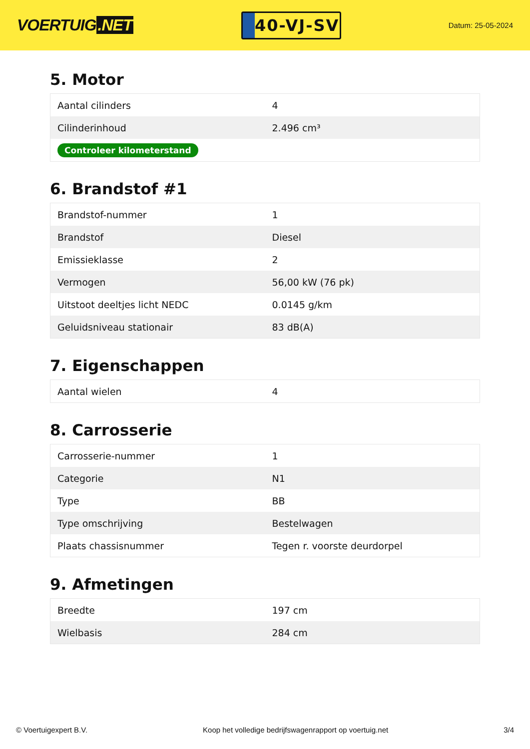VOERTUIG.NET
40-VJ-SV
Datum: 25-05-2024
5. Motor
| Aantal cilinders | 4 |
| Cilinderinhoud | 2.496 cm³ |
| Controleer kilometerstand | |
6. Brandstof #1
| Brandstof-nummer | 1 |
| Brandstof | Diesel |
| Emissieklasse | 2 |
| Vermogen | 56,00 kW (76 pk) |
| Uitstoot deeltjes licht NEDC | 0.0145 g/km |
| Geluidsniveau stationair | 83 dB(A) |
7. Eigenschappen
| Aantal wielen | 4 |
8. Carrosserie
| Carrosserie-nummer | 1 |
| Categorie | N1 |
| Type | BB |
| Type omschrijving | Bestelwagen |
| Plaats chassisnummer | Tegen r. voorste deurdorpel |
9. Afmetingen
| Breedte | 197 cm |
| Wielbasis | 284 cm |
© Voertuigexpert B.V. Koop het volledige bedrijfswagenrapport op voertuig.net 3/4